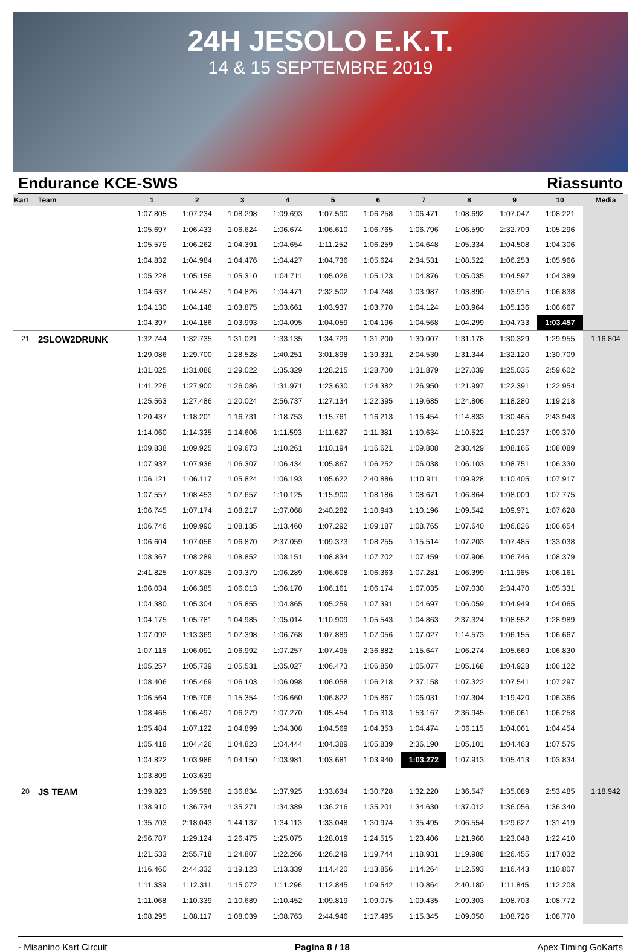24H JESOLO E.K.T.
14 & 15 SEPTEMBRE 2019
Endurance KCE-SWS Riassunto
| Kart | Team | 1 | 2 | 3 | 4 | 5 | 6 | 7 | 8 | 9 | 10 | Media |
| --- | --- | --- | --- | --- | --- | --- | --- | --- | --- | --- | --- | --- |
| | | 1:07.805 | 1:07.234 | 1:08.298 | 1:09.693 | 1:07.590 | 1:06.258 | 1:06.471 | 1:08.692 | 1:07.047 | 1:08.221 | |
| | | 1:05.697 | 1:06.433 | 1:06.624 | 1:06.674 | 1:06.610 | 1:06.765 | 1:06.796 | 1:06.590 | 2:32.709 | 1:05.296 | |
| | | 1:05.579 | 1:06.262 | 1:04.391 | 1:04.654 | 1:11.252 | 1:06.259 | 1:04.648 | 1:05.334 | 1:04.508 | 1:04.306 | |
| | | 1:04.832 | 1:04.984 | 1:04.476 | 1:04.427 | 1:04.736 | 1:05.624 | 2:34.531 | 1:08.522 | 1:06.253 | 1:05.966 | |
| | | 1:05.228 | 1:05.156 | 1:05.310 | 1:04.711 | 1:05.026 | 1:05.123 | 1:04.876 | 1:05.035 | 1:04.597 | 1:04.389 | |
| | | 1:04.637 | 1:04.457 | 1:04.826 | 1:04.471 | 2:32.502 | 1:04.748 | 1:03.987 | 1:03.890 | 1:03.915 | 1:06.838 | |
| | | 1:04.130 | 1:04.148 | 1:03.875 | 1:03.661 | 1:03.937 | 1:03.770 | 1:04.124 | 1:03.964 | 1:05.136 | 1:06.667 | |
| | | 1:04.397 | 1:04.186 | 1:03.993 | 1:04.095 | 1:04.059 | 1:04.196 | 1:04.568 | 1:04.299 | 1:04.733 | 1:03.457 | |
| 21 | 2SLOW2DRUNK | 1:32.744 | 1:32.735 | 1:31.021 | 1:33.135 | 1:34.729 | 1:31.200 | 1:30.007 | 1:31.178 | 1:30.329 | 1:29.955 | 1:16.804 |
| | | 1:29.086 | 1:29.700 | 1:28.528 | 1:40.251 | 3:01.898 | 1:39.331 | 2:04.530 | 1:31.344 | 1:32.120 | 1:30.709 | |
| | | 1:31.025 | 1:31.086 | 1:29.022 | 1:35.329 | 1:28.215 | 1:28.700 | 1:31.879 | 1:27.039 | 1:25.035 | 2:59.602 | |
| | | 1:41.226 | 1:27.900 | 1:26.086 | 1:31.971 | 1:23.630 | 1:24.382 | 1:26.950 | 1:21.997 | 1:22.391 | 1:22.954 | |
| | | 1:25.563 | 1:27.486 | 1:20.024 | 2:56.737 | 1:27.134 | 1:22.395 | 1:19.685 | 1:24.806 | 1:18.280 | 1:19.218 | |
| | | 1:20.437 | 1:18.201 | 1:16.731 | 1:18.753 | 1:15.761 | 1:16.213 | 1:16.454 | 1:14.833 | 1:30.465 | 2:43.943 | |
| | | 1:14.060 | 1:14.335 | 1:14.606 | 1:11.593 | 1:11.627 | 1:11.381 | 1:10.634 | 1:10.522 | 1:10.237 | 1:09.370 | |
| | | 1:09.838 | 1:09.925 | 1:09.673 | 1:10.261 | 1:10.194 | 1:16.621 | 1:09.888 | 2:38.429 | 1:08.165 | 1:08.089 | |
| | | 1:07.937 | 1:07.936 | 1:06.307 | 1:06.434 | 1:05.867 | 1:06.252 | 1:06.038 | 1:06.103 | 1:08.751 | 1:06.330 | |
| | | 1:06.121 | 1:06.117 | 1:05.824 | 1:06.193 | 1:05.622 | 2:40.886 | 1:10.911 | 1:09.928 | 1:10.405 | 1:07.917 | |
| | | 1:07.557 | 1:08.453 | 1:07.657 | 1:10.125 | 1:15.900 | 1:08.186 | 1:08.671 | 1:06.864 | 1:08.009 | 1:07.775 | |
| | | 1:06.745 | 1:07.174 | 1:08.217 | 1:07.068 | 2:40.282 | 1:10.943 | 1:10.196 | 1:09.542 | 1:09.971 | 1:07.628 | |
| | | 1:06.746 | 1:09.990 | 1:08.135 | 1:13.460 | 1:07.292 | 1:09.187 | 1:08.765 | 1:07.640 | 1:06.826 | 1:06.654 | |
| | | 1:06.604 | 1:07.056 | 1:06.870 | 2:37.059 | 1:09.373 | 1:08.255 | 1:15.514 | 1:07.203 | 1:07.485 | 1:33.038 | |
| | | 1:08.367 | 1:08.289 | 1:08.852 | 1:08.151 | 1:08.834 | 1:07.702 | 1:07.459 | 1:07.906 | 1:06.746 | 1:08.379 | |
| | | 2:41.825 | 1:07.825 | 1:09.379 | 1:06.289 | 1:06.608 | 1:06.363 | 1:07.281 | 1:06.399 | 1:11.965 | 1:06.161 | |
| | | 1:06.034 | 1:06.385 | 1:06.013 | 1:06.170 | 1:06.161 | 1:06.174 | 1:07.035 | 1:07.030 | 2:34.470 | 1:05.331 | |
| | | 1:04.380 | 1:05.304 | 1:05.855 | 1:04.865 | 1:05.259 | 1:07.391 | 1:04.697 | 1:06.059 | 1:04.949 | 1:04.065 | |
| | | 1:04.175 | 1:05.781 | 1:04.985 | 1:05.014 | 1:10.909 | 1:05.543 | 1:04.863 | 2:37.324 | 1:08.552 | 1:28.989 | |
| | | 1:07.092 | 1:13.369 | 1:07.398 | 1:06.768 | 1:07.889 | 1:07.056 | 1:07.027 | 1:14.573 | 1:06.155 | 1:06.667 | |
| | | 1:07.116 | 1:06.091 | 1:06.992 | 1:07.257 | 1:07.495 | 2:36.882 | 1:15.647 | 1:06.274 | 1:05.669 | 1:06.830 | |
| | | 1:05.257 | 1:05.739 | 1:05.531 | 1:05.027 | 1:06.473 | 1:06.850 | 1:05.077 | 1:05.168 | 1:04.928 | 1:06.122 | |
| | | 1:08.406 | 1:05.469 | 1:06.103 | 1:06.098 | 1:06.058 | 1:06.218 | 2:37.158 | 1:07.322 | 1:07.541 | 1:07.297 | |
| | | 1:06.564 | 1:05.706 | 1:15.354 | 1:06.660 | 1:06.822 | 1:05.867 | 1:06.031 | 1:07.304 | 1:19.420 | 1:06.366 | |
| | | 1:08.465 | 1:06.497 | 1:06.279 | 1:07.270 | 1:05.454 | 1:05.313 | 1:53.167 | 2:36.945 | 1:06.061 | 1:06.258 | |
| | | 1:05.484 | 1:07.122 | 1:04.899 | 1:04.308 | 1:04.569 | 1:04.353 | 1:04.474 | 1:06.115 | 1:04.061 | 1:04.454 | |
| | | 1:05.418 | 1:04.426 | 1:04.823 | 1:04.444 | 1:04.389 | 1:05.839 | 2:36.190 | 1:05.101 | 1:04.463 | 1:07.575 | |
| | | 1:04.822 | 1:03.986 | 1:04.150 | 1:03.981 | 1:03.681 | 1:03.940 | 1:03.272 | 1:07.913 | 1:05.413 | 1:03.834 | |
| | | 1:03.809 | 1:03.639 | | | | | | | | | |
| 20 | JS TEAM | 1:39.823 | 1:39.598 | 1:36.834 | 1:37.925 | 1:33.634 | 1:30.728 | 1:32.220 | 1:36.547 | 1:35.089 | 2:53.485 | 1:18.942 |
| | | 1:38.910 | 1:36.734 | 1:35.271 | 1:34.389 | 1:36.216 | 1:35.201 | 1:34.630 | 1:37.012 | 1:36.056 | 1:36.340 | |
| | | 1:35.703 | 2:18.043 | 1:44.137 | 1:34.113 | 1:33.048 | 1:30.974 | 1:35.495 | 2:06.554 | 1:29.627 | 1:31.419 | |
| | | 2:56.787 | 1:29.124 | 1:26.475 | 1:25.075 | 1:28.019 | 1:24.515 | 1:23.406 | 1:21.966 | 1:23.048 | 1:22.410 | |
| | | 1:21.533 | 2:55.718 | 1:24.807 | 1:22.266 | 1:26.249 | 1:19.744 | 1:18.931 | 1:19.988 | 1:26.455 | 1:17.032 | |
| | | 1:16.460 | 2:44.332 | 1:19.123 | 1:13.339 | 1:14.420 | 1:13.856 | 1:14.264 | 1:12.593 | 1:16.443 | 1:10.807 | |
| | | 1:11.339 | 1:12.311 | 1:15.072 | 1:11.296 | 1:12.845 | 1:09.542 | 1:10.864 | 2:40.180 | 1:11.845 | 1:12.208 | |
| | | 1:11.068 | 1:10.339 | 1:10.689 | 1:10.452 | 1:09.819 | 1:09.075 | 1:09.435 | 1:09.303 | 1:08.703 | 1:08.772 | |
| | | 1:08.295 | 1:08.117 | 1:08.039 | 1:08.763 | 2:44.946 | 1:17.495 | 1:15.345 | 1:09.050 | 1:08.726 | 1:08.770 | |
- Misanino Kart Circuit Pagina 8 / 18 Apex Timing GoKarts